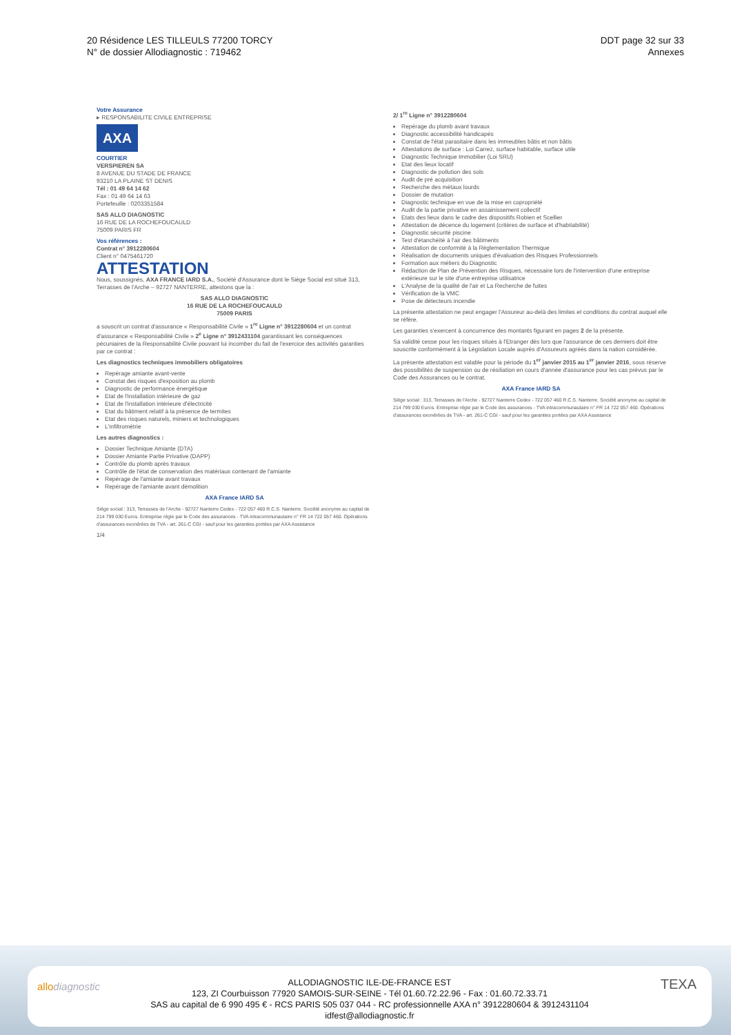20 Résidence LES TILLEULS 77200 TORCY
N° de dossier Allodiagnostic : 719462
DDT page 32 sur 33
Annexes
Votre Assurance
▸ RESPONSABILITE CIVILE ENTREPRISE
AXA
COURTIER
VERSPIEREN SA
8 AVENUE DU STADE DE FRANCE
93210 LA PLAINE ST DENIS
Tél : 01 49 64 14 62
Fax : 01 49 64 14 63
Portefeuille : 0203351584
SAS ALLO DIAGNOSTIC
16 RUE DE LA ROCHEFOUCAULD
75009 PARIS FR
Vos références :
Contrat n° 3912280604
Client n° 0475461720
ATTESTATION
Nous, soussignés, AXA FRANCE IARD S.A., Société d'Assurance dont le Siège Social est situé 313, Terrasses de l'Arche – 92727 NANTERRE, attestons que la :
SAS ALLO DIAGNOSTIC
16 RUE DE LA ROCHEFOUCAULD
75009 PARIS
a souscrit un contrat d'assurance « Responsabilité Civile » 1<sup>re</sup> Ligne n° 3912280604 et un contrat d'assurance « Responsabilité Civile » 2<sup>e</sup> Ligne n° 3912431104 garantissant les conséquences pécuniaires de la Responsabilité Civile pouvant lui incomber du fait de l'exercice des activités garanties par ce contrat :
Les diagnostics techniques immobiliers obligatoires
Repérage amiante avant-vente
Constat des risques d'exposition au plomb
Diagnostic de performance énergétique
Etat de l'installation intérieure de gaz
Etat de l'installation intérieure d'électricité
Etat du bâtiment relatif à la présence de termites
Etat des risques naturels, miniers et technologiques
L'infiltrométrie
Les autres diagnostics :
Dossier Technique Amiante (DTA)
Dossier Amiante Partie Privative (DAPP)
Contrôle du plomb après travaux
Contrôle de l'état de conservation des matériaux contenant de l'amiante
Repérage de l'amiante avant travaux
Repérage de l'amiante avant démolition
AXA France IARD SA
Siège social : 313, Terrasses de l'Arche - 92727 Nanterre Cedex - 722 057 460 R.C.S. Nanterre. Société anonyme au capital de 214 799 030 Euros. Entreprise régie par le Code des assurances - TVA intracommunautaire n° FR 14 722 057 460. Opérations d'assurances exonérées de TVA - art. 261-C CGI - sauf pour les garanties portées par AXA Assistance
1/4
2/ 1<sup>re</sup> Ligne n° 3912280604
Repérage du plomb avant travaux
Diagnostic accessibilité handicapés
Constat de l'état parasitaire dans les immeubles bâtis et non bâtis
Attestations de surface : Loi Carrez, surface habitable, surface utile
Diagnostic Technique Immobilier (Loi SRU)
Etat des lieux locatif
Diagnostic de pollution des sols
Audit de pré acquisition
Recherche des métaux lourds
Dossier de mutation
Diagnostic technique en vue de la mise en copropriété
Audit de la partie privative en assainissement collectif
Etats des lieux dans le cadre des dispositifs Robien et Scellier
Attestation de décence du logement (critères de surface et d'habitabilité)
Diagnostic sécurité piscine
Test d'étanchéité à l'air des bâtiments
Attestation de conformité à la Réglementation Thermique
Réalisation de documents uniques d'évaluation des Risques Professionnels
Formation aux métiers du Diagnostic
Rédaction de Plan de Prévention des Risques, nécessaire lors de l'intervention d'une entreprise extérieure sur le site d'une entreprise utilisatrice
L'Analyse de la qualité de l'air et La Recherche de fuites
Vérification de la VMC
Pose de détecteurs incendie
La présente attestation ne peut engager l'Assureur au-delà des limites et conditions du contrat auquel elle se réfère.
Les garanties s'exercent à concurrence des montants figurant en pages 2 de la présente.
Sa validité cesse pour les risques situés à l'Etranger dès lors que l'assurance de ces derniers doit être souscrite conformément à la Législation Locale auprès d'Assureurs agréés dans la nation considérée.
La présente attestation est valable pour la période du 1<sup>er</sup> janvier 2015 au 1<sup>er</sup> janvier 2016, sous réserve des possibilités de suspension ou de résiliation en cours d'année d'assurance pour les cas prévus par le Code des Assurances ou le contrat.
AXA France IARD SA
Siège social : 313, Terrasses de l'Arche - 92727 Nanterre Cedex - 722 057 460 R.C.S. Nanterre. Société anonyme au capital de 214 799 030 Euros. Entreprise régie par le Code des assurances - TVA intracommunautaire n° FR 14 722 057 460. Opérations d'assurances exonérées de TVA - art. 261-C CGI - sauf pour les garanties portées par AXA Assistance
allodiagnostic TEXA
ALLODIAGNOSTIC ILE-DE-FRANCE EST
123, ZI Courbuisson 77920 SAMOIS-SUR-SEINE - Tél 01.60.72.22.96 - Fax : 01.60.72.33.71
SAS au capital de 6 990 495 € - RCS PARIS 505 037 044 - RC professionnelle AXA n° 3912280604 & 3912431104
idfest@allodiagnostic.fr